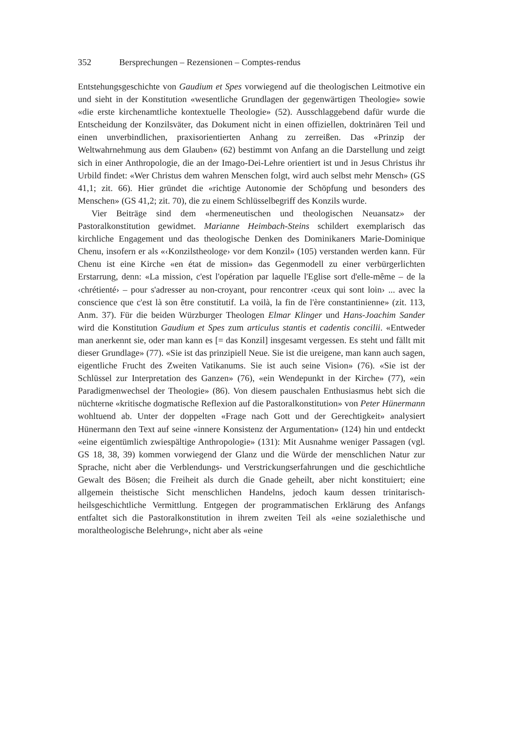352 Bersprechungen – Rezensionen – Comptes-rendus
Entstehungsgeschichte von Gaudium et Spes vorwiegend auf die theologischen Leitmotive ein und sieht in der Konstitution «wesentliche Grundlagen der gegenwärtigen Theologie» sowie «die erste kirchenamtliche kontextuelle Theologie» (52). Ausschlaggebend dafür wurde die Entscheidung der Konzilsväter, das Dokument nicht in einen offiziellen, doktrinären Teil und einen unverbindlichen, praxisorientierten Anhang zu zerreißen. Das «Prinzip der Weltwahrnehmung aus dem Glauben» (62) bestimmt von Anfang an die Darstellung und zeigt sich in einer Anthropologie, die an der Imago-Dei-Lehre orientiert ist und in Jesus Christus ihr Urbild findet: «Wer Christus dem wahren Menschen folgt, wird auch selbst mehr Mensch» (GS 41,1; zit. 66). Hier gründet die «richtige Autonomie der Schöpfung und besonders des Menschen» (GS 41,2; zit. 70), die zu einem Schlüsselbegriff des Konzils wurde.
Vier Beiträge sind dem «hermeneutischen und theologischen Neuansatz» der Pastoralkonstitution gewidmet. Marianne Heimbach-Steins schildert exemplarisch das kirchliche Engagement und das theologische Denken des Dominikaners Marie-Dominique Chenu, insofern er als «‹Konzilstheologe› vor dem Konzil» (105) verstanden werden kann. Für Chenu ist eine Kirche «en état de mission» das Gegenmodell zu einer verbürgerlichten Erstarrung, denn: «La mission, c'est l'opération par laquelle l'Eglise sort d'elle-même – de la ‹chrétienté› – pour s'adresser au non-croyant, pour rencontrer ‹ceux qui sont loin› ... avec la conscience que c'est là son être constitutif. La voilà, la fin de l'ère constantinienne» (zit. 113, Anm. 37). Für die beiden Würzburger Theologen Elmar Klinger und Hans-Joachim Sander wird die Konstitution Gaudium et Spes zum articulus stantis et cadentis concilii. «Entweder man anerkennt sie, oder man kann es [= das Konzil] insgesamt vergessen. Es steht und fällt mit dieser Grundlage» (77). «Sie ist das prinzipiell Neue. Sie ist die ureigene, man kann auch sagen, eigentliche Frucht des Zweiten Vatikanums. Sie ist auch seine Vision» (76). «Sie ist der Schlüssel zur Interpretation des Ganzen» (76), «ein Wendepunkt in der Kirche» (77), «ein Paradigmenwechsel der Theologie» (86). Von diesem pauschalen Enthusiasmus hebt sich die nüchterne «kritische dogmatische Reflexion auf die Pastoralkonstitution» von Peter Hünermann wohltuend ab. Unter der doppelten «Frage nach Gott und der Gerechtigkeit» analysiert Hünermann den Text auf seine «innere Konsistenz der Argumentation» (124) hin und entdeckt «eine eigentümlich zwiespältige Anthropologie» (131): Mit Ausnahme weniger Passagen (vgl. GS 18, 38, 39) kommen vorwiegend der Glanz und die Würde der menschlichen Natur zur Sprache, nicht aber die Verblendungs- und Verstrickungserfahrungen und die geschichtliche Gewalt des Bösen; die Freiheit als durch die Gnade geheilt, aber nicht konstituiert; eine allgemein theistische Sicht menschlichen Handelns, jedoch kaum dessen trinitarisch-heilsgeschichtliche Vermittlung. Entgegen der programmatischen Erklärung des Anfangs entfaltet sich die Pastoralkonstitution in ihrem zweiten Teil als «eine sozialethische und moraltheologische Belehrung», nicht aber als «eine